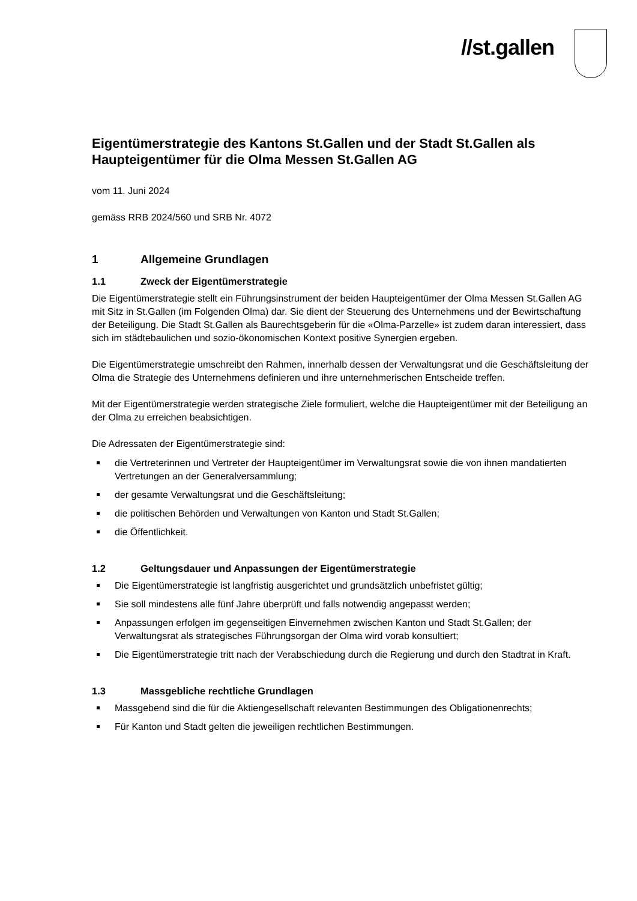//st.gallen
Eigentümerstrategie des Kantons St.Gallen und der Stadt St.Gallen als Haupteigentümer für die Olma Messen St.Gallen AG
vom 11. Juni 2024
gemäss RRB 2024/560 und SRB Nr. 4072
1 Allgemeine Grundlagen
1.1 Zweck der Eigentümerstrategie
Die Eigentümerstrategie stellt ein Führungsinstrument der beiden Haupteigentümer der Olma Messen St.Gallen AG mit Sitz in St.Gallen (im Folgenden Olma) dar. Sie dient der Steuerung des Unternehmens und der Bewirtschaftung der Beteiligung. Die Stadt St.Gallen als Baurechtsgeberin für die «Olma-Parzelle» ist zudem daran interessiert, dass sich im städtebaulichen und sozio-ökonomischen Kontext positive Synergien ergeben.
Die Eigentümerstrategie umschreibt den Rahmen, innerhalb dessen der Verwaltungsrat und die Geschäftsleitung der Olma die Strategie des Unternehmens definieren und ihre unternehmerischen Entscheide treffen.
Mit der Eigentümerstrategie werden strategische Ziele formuliert, welche die Haupteigentümer mit der Beteiligung an der Olma zu erreichen beabsichtigen.
Die Adressaten der Eigentümerstrategie sind:
die Vertreterinnen und Vertreter der Haupteigentümer im Verwaltungsrat sowie die von ihnen mandatierten Vertretungen an der Generalversammlung;
der gesamte Verwaltungsrat und die Geschäftsleitung;
die politischen Behörden und Verwaltungen von Kanton und Stadt St.Gallen;
die Öffentlichkeit.
1.2 Geltungsdauer und Anpassungen der Eigentümerstrategie
Die Eigentümerstrategie ist langfristig ausgerichtet und grundsätzlich unbefristet gültig;
Sie soll mindestens alle fünf Jahre überprüft und falls notwendig angepasst werden;
Anpassungen erfolgen im gegenseitigen Einvernehmen zwischen Kanton und Stadt St.Gallen; der Verwaltungsrat als strategisches Führungsorgan der Olma wird vorab konsultiert;
Die Eigentümerstrategie tritt nach der Verabschiedung durch die Regierung und durch den Stadtrat in Kraft.
1.3 Massgebliche rechtliche Grundlagen
Massgebend sind die für die Aktiengesellschaft relevanten Bestimmungen des Obligationenrechts;
Für Kanton und Stadt gelten die jeweiligen rechtlichen Bestimmungen.